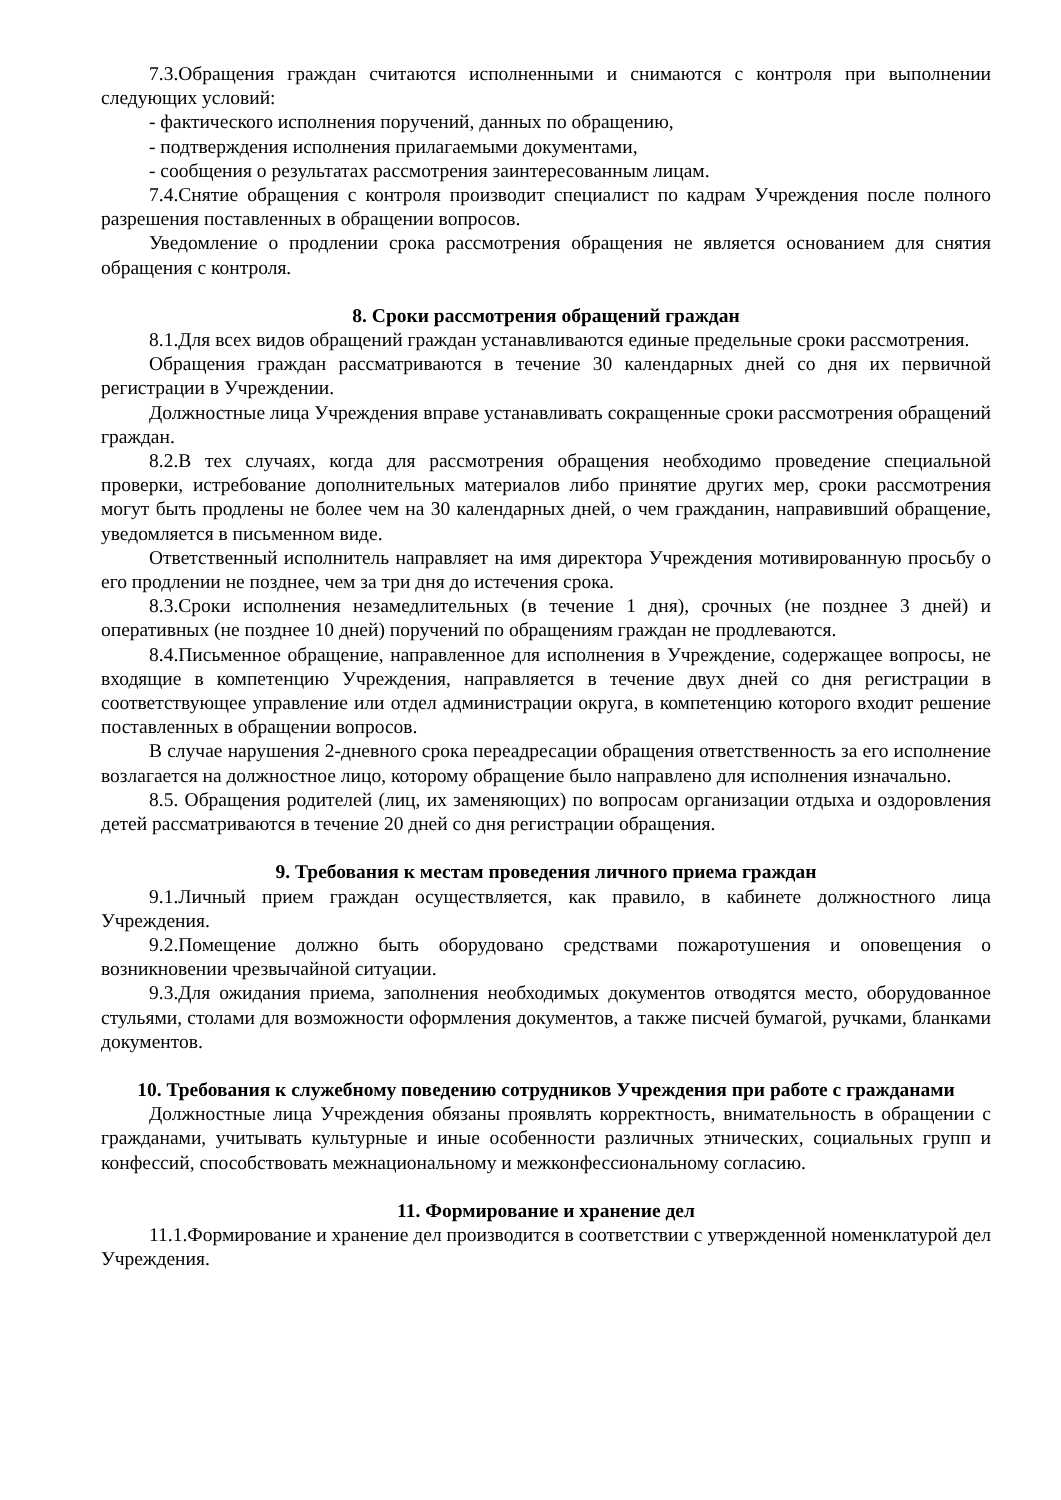7.3.Обращения граждан считаются исполненными и снимаются с контроля при выполнении следующих условий:
- фактического исполнения поручений, данных по обращению,
- подтверждения исполнения прилагаемыми документами,
- сообщения о результатах рассмотрения заинтересованным лицам.
7.4.Снятие обращения с контроля производит специалист по кадрам Учреждения после полного разрешения поставленных в обращении вопросов.
Уведомление о продлении срока рассмотрения обращения не является основанием для снятия обращения с контроля.
8. Сроки рассмотрения обращений граждан
8.1.Для всех видов обращений граждан устанавливаются единые предельные сроки рассмотрения.
Обращения граждан рассматриваются в течение 30 календарных дней со дня их первичной регистрации в Учреждении.
Должностные лица Учреждения вправе устанавливать сокращенные сроки рассмотрения обращений граждан.
8.2.В тех случаях, когда для рассмотрения обращения необходимо проведение специальной проверки, истребование дополнительных материалов либо принятие других мер, сроки рассмотрения могут быть продлены не более чем на 30 календарных дней, о чем гражданин, направивший обращение, уведомляется в письменном виде.
Ответственный исполнитель направляет на имя директора Учреждения мотивированную просьбу о его продлении не позднее, чем за три дня до истечения срока.
8.3.Сроки исполнения незамедлительных (в течение 1 дня), срочных (не позднее 3 дней) и оперативных (не позднее 10 дней) поручений по обращениям граждан не продлеваются.
8.4.Письменное обращение, направленное для исполнения в Учреждение, содержащее вопросы, не входящие в компетенцию Учреждения, направляется в течение двух дней со дня регистрации в соответствующее управление или отдел администрации округа, в компетенцию которого входит решение поставленных в обращении вопросов.
В случае нарушения 2-дневного срока переадресации обращения ответственность за его исполнение возлагается на должностное лицо, которому обращение было направлено для исполнения изначально.
8.5. Обращения родителей (лиц, их заменяющих) по вопросам организации отдыха и оздоровления детей рассматриваются в течение 20 дней со дня регистрации обращения.
9. Требования к местам проведения личного приема граждан
9.1.Личный прием граждан осуществляется, как правило, в кабинете должностного лица Учреждения.
9.2.Помещение должно быть оборудовано средствами пожаротушения и оповещения о возникновении чрезвычайной ситуации.
9.3.Для ожидания приема, заполнения необходимых документов отводятся место, оборудованное стульями, столами для возможности оформления документов, а также писчей бумагой, ручками, бланками документов.
10. Требования к служебному поведению сотрудников Учреждения при работе с гражданами
Должностные лица Учреждения обязаны проявлять корректность, внимательность в обращении с гражданами, учитывать культурные и иные особенности различных этнических, социальных групп и конфессий, способствовать межнациональному и межконфессиональному согласию.
11. Формирование и хранение дел
11.1.Формирование и хранение дел производится в соответствии с утвержденной номенклатурой дел Учреждения.